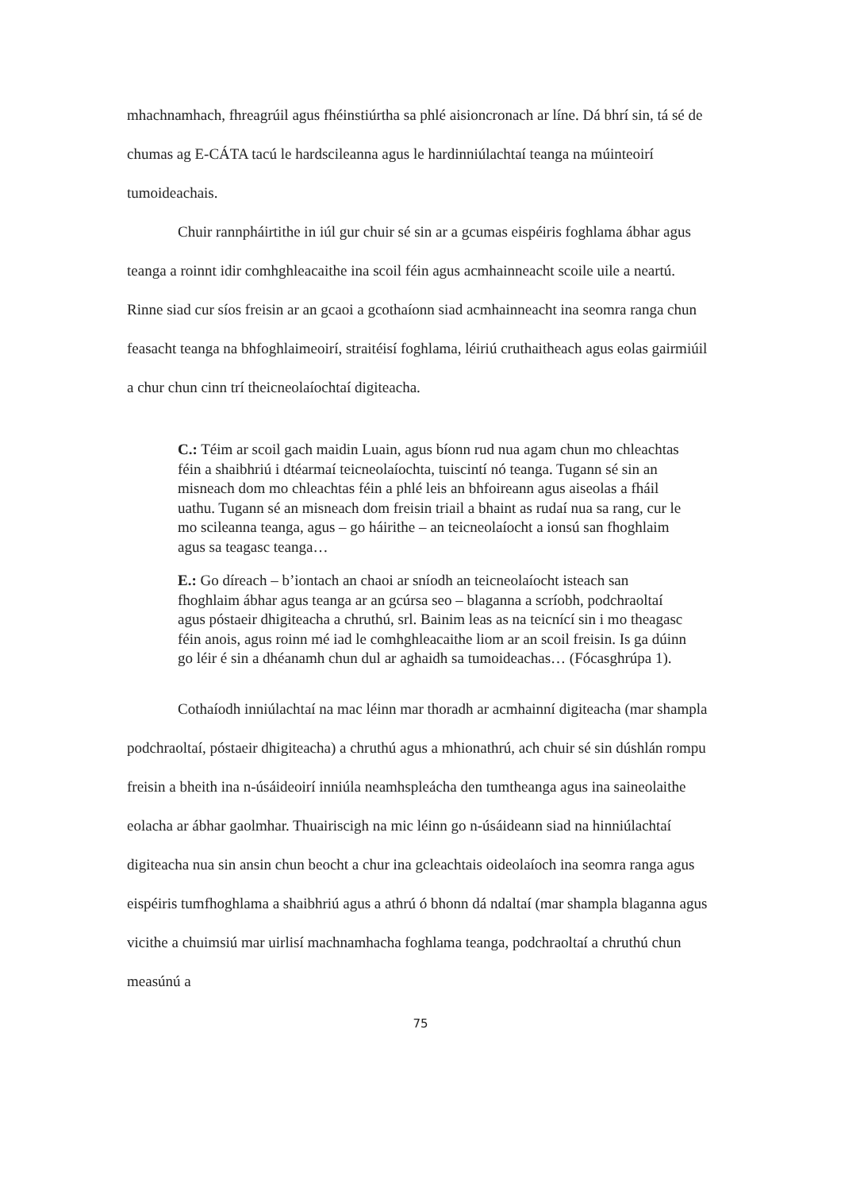mhachnamhach, fhreagrúil agus fhéinstiúrtha sa phlé aisioncronach ar líne. Dá bhrí sin, tá sé de chumas ag E-CÁTA tacú le hardscileanna agus le hardinniúlachtaí teanga na múinteoirí tumoideachais.
Chuir rannpháirtithe in iúl gur chuir sé sin ar a gcumas eispéiris foghlama ábhar agus teanga a roinnt idir comhghleacaithe ina scoil féin agus acmhainneacht scoile uile a neartú. Rinne siad cur síos freisin ar an gcaoi a gcothaíonn siad acmhainneacht ina seomra ranga chun feasacht teanga na bhfoghlaimeoirí, straitéisí foghlama, léiriú cruthaitheach agus eolas gairmiúil a chur chun cinn trí theicneolaíochtaí digiteacha.
C.: Téim ar scoil gach maidin Luain, agus bíonn rud nua agam chun mo chleachtas féin a shaibhriú i dtéarmaí teicneolaíochta, tuiscintí nó teanga. Tugann sé sin an misneach dom mo chleachtas féin a phlé leis an bhfoireann agus aiseolas a fháil uathu. Tugann sé an misneach dom freisin triail a bhaint as rudaí nua sa rang, cur le mo scileanna teanga, agus – go háirithe – an teicneolaíocht a ionsú san fhoghlaim agus sa teagasc teanga…
E.: Go díreach – b’iontach an chaoi ar sníodh an teicneolaíocht isteach san fhoghlaim ábhar agus teanga ar an gcúrsa seo – blaganna a scríobh, podchraoltaí agus póstaeir dhigiteacha a chruthú, srl. Bainim leas as na teicnící sin i mo theagasc féin anois, agus roinn mé iad le comhghleacaithe liom ar an scoil freisin. Is ga dúinn go léir é sin a dhéanamh chun dul ar aghaidh sa tumoideachas… (Fócasghrúpa 1).
Cothaíodh inniúlachtaí na mac léinn mar thoradh ar acmhainní digiteacha (mar shampla podchraoltaí, póstaeir dhigiteacha) a chruthú agus a mhionathrú, ach chuir sé sin dúshlán rompu freisin a bheith ina n-úsáideoirí inniúla neamhspleácha den tumtheanga agus ina saineolaithe eolacha ar ábhar gaolmhar. Thuairiscigh na mic léinn go n-úsáideann siad na hinniúlachtaí digiteacha nua sin ansin chun beocht a chur ina gcleachtais oideolaíoch ina seomra ranga agus eispéiris tumfhoghlama a shaibhriú agus a athrú ó bhonn dá ndaltaí (mar shampla blaganna agus vicithe a chuimsiú mar uirlisí machnamhacha foghlama teanga, podchraoltaí a chruthú chun measúnú a
75